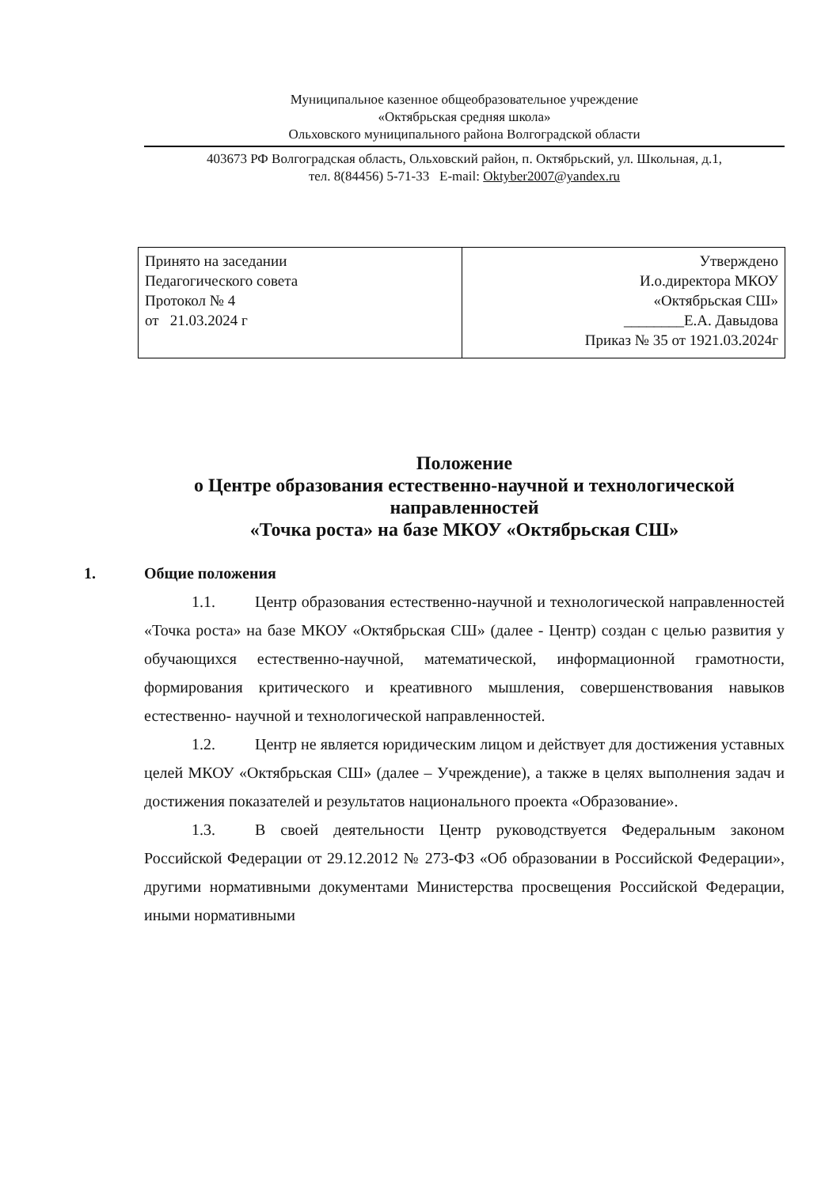Муниципальное казенное общеобразовательное учреждение
«Октябрьская средняя школа»
Ольховского муниципального района Волгоградской области
403673 РФ Волгоградская область, Ольховский район, п. Октябрьский, ул. Школьная, д.1,
тел. 8(84456) 5-71-33 E-mail: Oktyber2007@yandex.ru
| Принято на заседании Педагогического совета Протокол № 4 от 21.03.2024 г | Утверждено И.о.директора МКОУ «Октябрьская СШ» ________Е.А. Давыдова Приказ № 35 от 1921.03.2024г |
Положение
о Центре образования естественно-научной и технологической направленностей
«Точка роста» на базе МКОУ «Октябрьская СШ»
1. Общие положения
1.1. Центр образования естественно-научной и технологической направленностей «Точка роста» на базе МКОУ «Октябрьская СШ» (далее - Центр) создан с целью развития у обучающихся естественно-научной, математической, информационной грамотности, формирования критического и креативного мышления, совершенствования навыков естественно- научной и технологической направленностей.
1.2. Центр не является юридическим лицом и действует для достижения уставных целей МКОУ «Октябрьская СШ» (далее – Учреждение), а также в целях выполнения задач и достижения показателей и результатов национального проекта «Образование».
1.3. В своей деятельности Центр руководствуется Федеральным законом Российской Федерации от 29.12.2012 № 273-ФЗ «Об образовании в Российской Федерации», другими нормативными документами Министерства просвещения Российской Федерации, иными нормативными